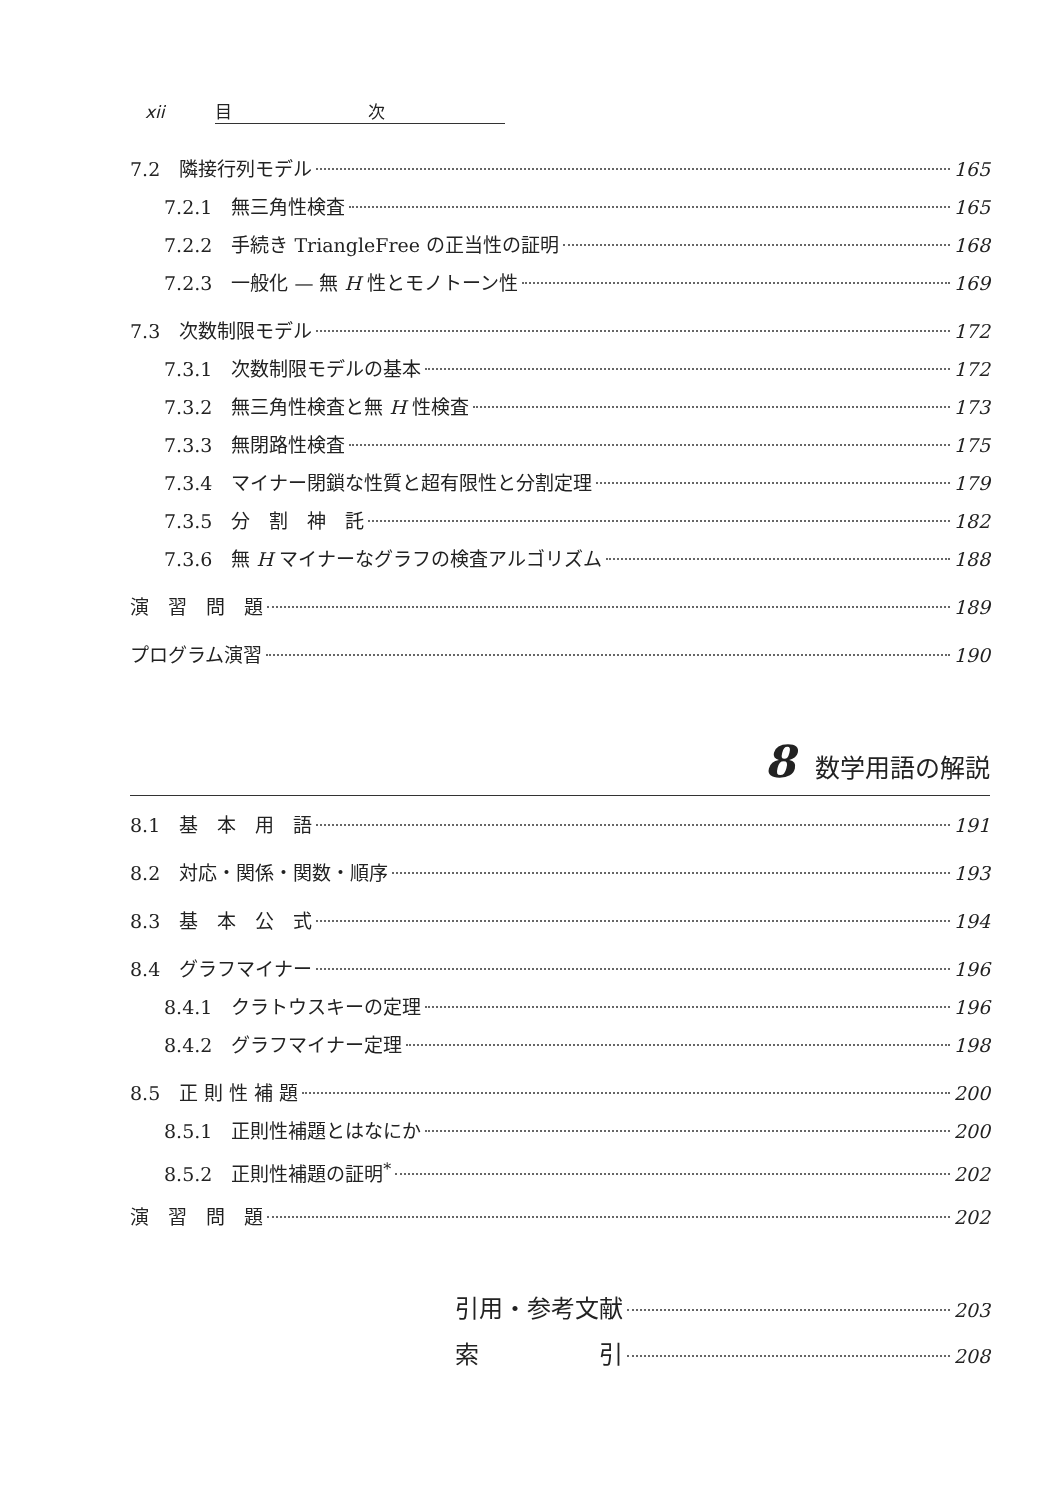xii 目　　　　　　　　次
7.2　隣接行列モデル 165
7.2.1　無三角性検査 165
7.2.2　手続き TriangleFree の正当性の証明 168
7.2.3　一般化 — 無 H 性とモノトーン性 169
7.3　次数制限モデル 172
7.3.1　次数制限モデルの基本 172
7.3.2　無三角性検査と無 H 性検査 173
7.3.3　無閉路性検査 175
7.3.4　マイナー閉鎖な性質と超有限性と分割定理 179
7.3.5　分　割　神　託 182
7.3.6　無 H マイナーなグラフの検査アルゴリズム 188
演　習　問　題 189
プログラム演習 190
8 数学用語の解説
8.1　基　本　用　語 191
8.2　対応・関係・関数・順序 193
8.3　基　本　公　式 194
8.4　グラフマイナー 196
8.4.1　クラトウスキーの定理 196
8.4.2　グラフマイナー定理 198
8.5　正 則 性 補 題 200
8.5.1　正則性補題とはなにか 200
8.5.2　正則性補題の証明<sup>*</sup> 202
演　習　問　題 202
引用・参考文献 203
索　　　　　引 208